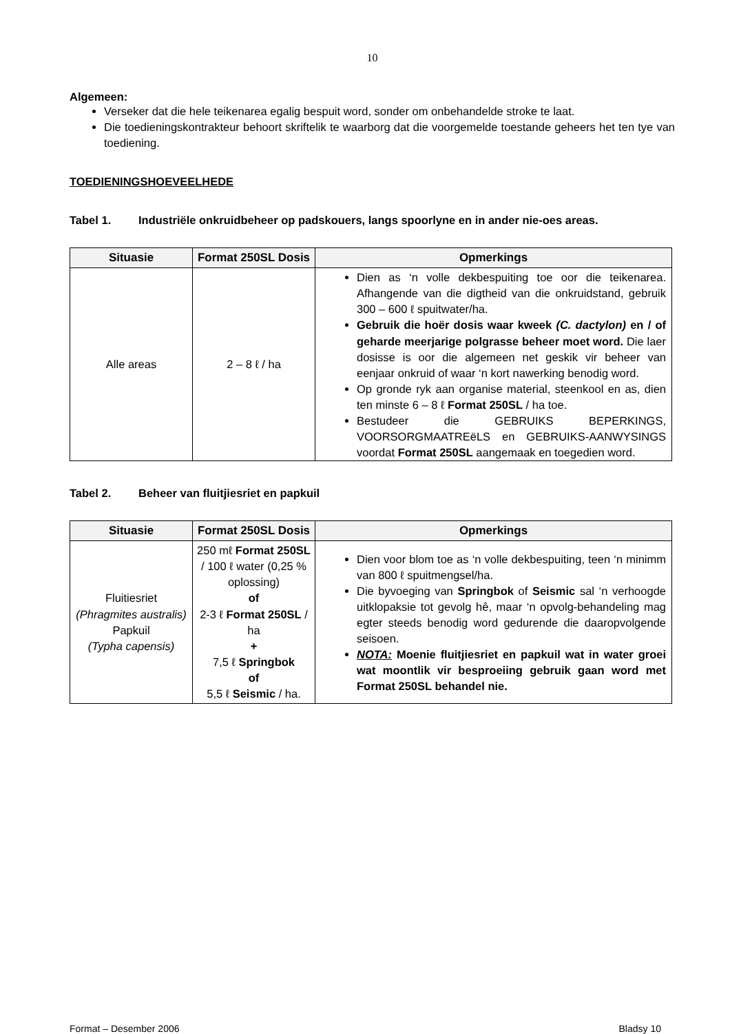10
Algemeen:
Verseker dat die hele teikenarea egalig bespuit word, sonder om onbehandelde stroke te laat.
Die toedieningskontrakteur behoort skriftelik te waarborg dat die voorgemelde toestande geheers het ten tye van toediening.
TOEDIENINGSHOEVEELHEDE
Tabel 1. Industriële onkruidbeheer op padskouers, langs spoorlyne en in ander nie-oes areas.
| Situasie | Format 250SL Dosis | Opmerkings |
| --- | --- | --- |
| Alle areas | 2 – 8 ℓ / ha | Dien as ‘n volle dekbespuiting toe oor die teikenarea. Afhangende van die digtheid van die onkruidstand, gebruik 300 – 600 ℓ spuitwater/ha. Gebruik die hoër dosis waar kweek (C. dactylon) en / of geharde meerjarige polgrasse beheer moet word. Die laer dosisse is oor die algemeen net geskik vir beheer van eenjaar onkruid of waar ‘n kort nawerking benodig word. Op gronde ryk aan organise material, steenkool en as, dien ten minste 6 – 8 ℓ Format 250SL / ha toe. Bestudeer die GEBRUIKS BEPERKINGS, VOORSORGMAATREëLS en GEBRUIKS-AANWYSINGS voordat Format 250SL aangemaak en toegedien word. |
Tabel 2. Beheer van fluitjiesriet en papkuil
| Situasie | Format 250SL Dosis | Opmerkings |
| --- | --- | --- |
| Fluitiesriet (Phragmites australis) Papkuil (Typha capensis) | 250 mℓ Format 250SL / 100 ℓ water (0,25 % oplossing) of 2-3 ℓ Format 250SL / ha + 7,5 ℓ Springbok of 5,5 ℓ Seismic / ha. | Dien voor blom toe as ‘n volle dekbespuiting, teen ‘n minimm van 800 ℓ spuitmengsel/ha. Die byvoeging van Springbok of Seismic sal ‘n verhoogde uitklopaksie tot gevolg hê, maar ‘n opvolg-behandeling mag egter steeds benodig word gedurende die daaropvolgende seisoen. NOTA: Moenie fluitjiesriet en papkuil wat in water groei wat moontlik vir besproeiing gebruik gaan word met Format 250SL behandel nie. |
Format – Desember 2006 Bladsy 10